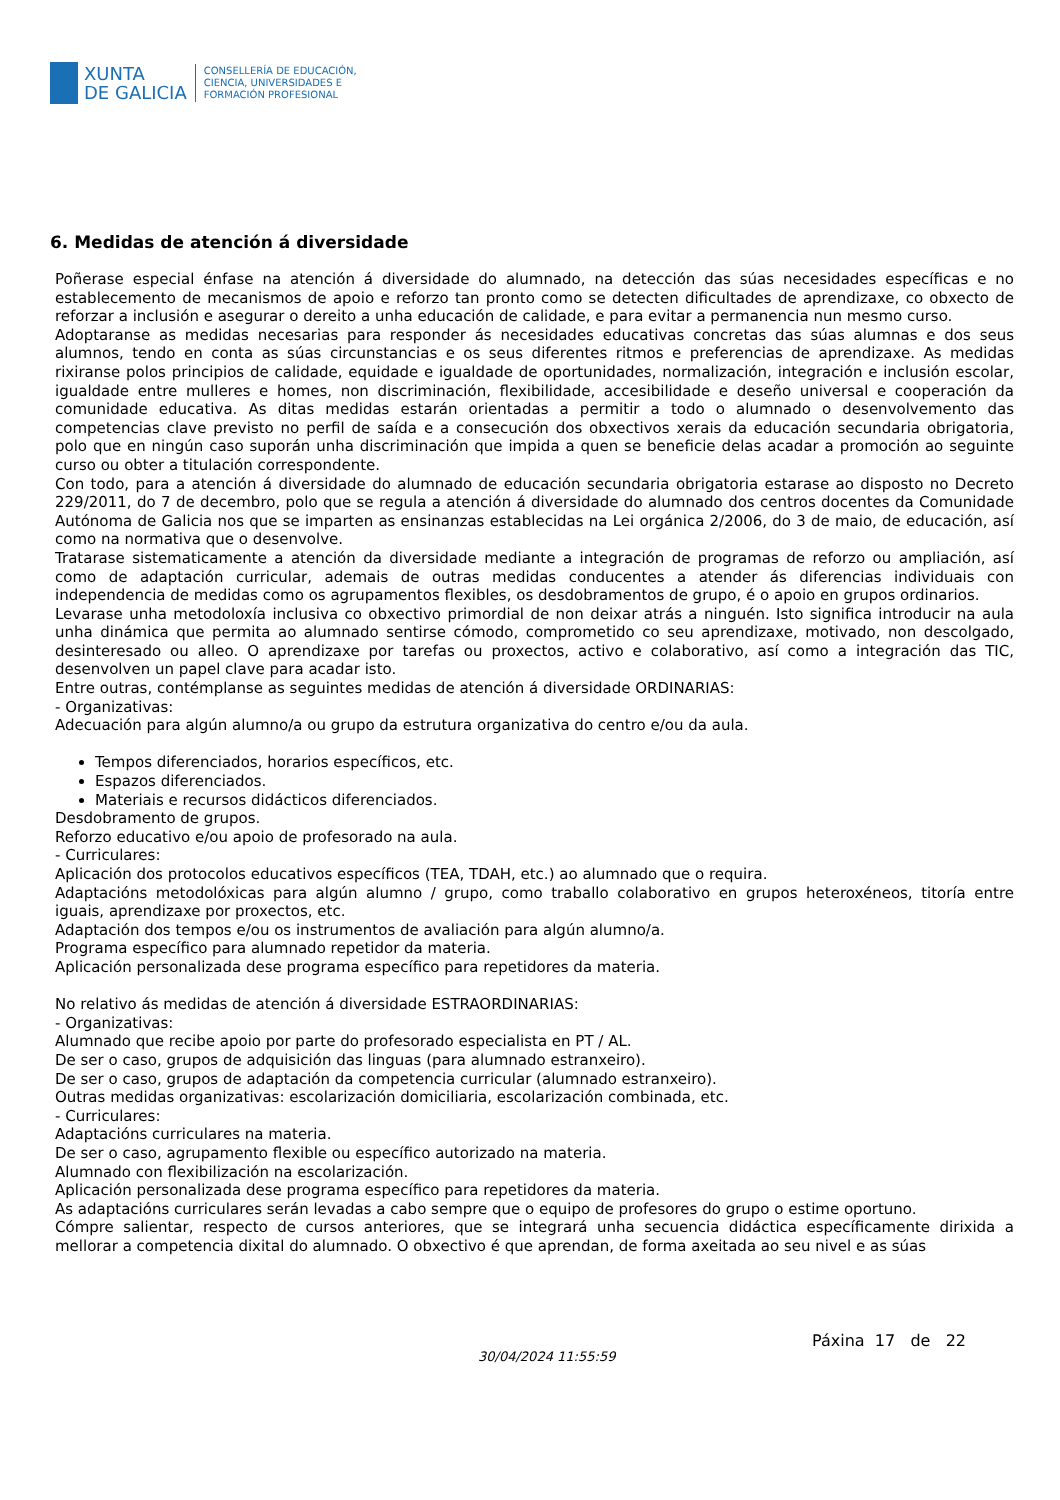XUNTA
DE GALICIA
CONSELLERÍA DE EDUCACIÓN,
CIENCIA, UNIVERSIDADES E
FORMACIÓN PROFESIONAL
6. Medidas de atención á diversidade
Poñerase especial énfase na atención á diversidade do alumnado, na detección das súas necesidades específicas e no establecemento de mecanismos de apoio e reforzo tan pronto como se detecten dificultades de aprendizaxe, co obxecto de reforzar a inclusión e asegurar o dereito a unha educación de calidade, e para evitar a permanencia nun mesmo curso.
Adoptaranse as medidas necesarias para responder ás necesidades educativas concretas das súas alumnas e dos seus alumnos, tendo en conta as súas circunstancias e os seus diferentes ritmos e preferencias de aprendizaxe. As medidas rixiranse polos principios de calidade, equidade e igualdade de oportunidades, normalización, integración e inclusión escolar, igualdade entre mulleres e homes, non discriminación, flexibilidade, accesibilidade e deseño universal e cooperación da comunidade educativa. As ditas medidas estarán orientadas a permitir a todo o alumnado o desenvolvemento das competencias clave previsto no perfil de saída e a consecución dos obxectivos xerais da educación secundaria obrigatoria, polo que en ningún caso suporán unha discriminación que impida a quen se beneficie delas acadar a promoción ao seguinte curso ou obter a titulación correspondente.
Con todo, para a atención á diversidade do alumnado de educación secundaria obrigatoria estarase ao disposto no Decreto 229/2011, do 7 de decembro, polo que se regula a atención á diversidade do alumnado dos centros docentes da Comunidade Autónoma de Galicia nos que se imparten as ensinanzas establecidas na Lei orgánica 2/2006, do 3 de maio, de educación, así como na normativa que o desenvolve.
Tratarase sistematicamente a atención da diversidade mediante a integración de programas de reforzo ou ampliación, así como de adaptación curricular, ademais de outras medidas conducentes a atender ás diferencias individuais con independencia de medidas como os agrupamentos flexibles, os desdobramentos de grupo, é o apoio en grupos ordinarios.
Levarase unha metodoloxía inclusiva co obxectivo primordial de non deixar atrás a ninguén. Isto significa introducir na aula unha dinámica que permita ao alumnado sentirse cómodo, comprometido co seu aprendizaxe, motivado, non descolgado, desinteresado ou alleo. O aprendizaxe por tarefas ou proxectos, activo e colaborativo, así como a integración das TIC, desenvolven un papel clave para acadar isto.
Entre outras, contémplanse as seguintes medidas de atención á diversidade ORDINARIAS:
- Organizativas:
Adecuación para algún alumno/a ou grupo da estrutura organizativa do centro e/ou da aula.
Tempos diferenciados, horarios específicos, etc.
Espazos diferenciados.
Materiais e recursos didácticos diferenciados.
Desdobramento de grupos.
Reforzo educativo e/ou apoio de profesorado na aula.
- Curriculares:
Aplicación dos protocolos educativos específicos (TEA, TDAH, etc.) ao alumnado que o requira.
Adaptacións metodolóxicas para algún alumno / grupo, como traballo colaborativo en grupos heteroxéneos, titoría entre iguais, aprendizaxe por proxectos, etc.
Adaptación dos tempos e/ou os instrumentos de avaliación para algún alumno/a.
Programa específico para alumnado repetidor da materia.
Aplicación personalizada dese programa específico para repetidores da materia.
No relativo ás medidas de atención á diversidade ESTRAORDINARIAS:
- Organizativas:
Alumnado que recibe apoio por parte do profesorado especialista en PT / AL.
De ser o caso, grupos de adquisición das linguas (para alumnado estranxeiro).
De ser o caso, grupos de adaptación da competencia curricular (alumnado estranxeiro).
Outras medidas organizativas: escolarización domiciliaria, escolarización combinada, etc.
- Curriculares:
Adaptacións curriculares na materia.
De ser o caso, agrupamento flexible ou específico autorizado na materia.
Alumnado con flexibilización na escolarización.
Aplicación personalizada dese programa específico para repetidores da materia.
As adaptacións curriculares serán levadas a cabo sempre que o equipo de profesores do grupo o estime oportuno.
Cómpre salientar, respecto de cursos anteriores, que se integrará unha secuencia didáctica específicamente dirixida a mellorar a competencia dixital do alumnado. O obxectivo é que aprendan, de forma axeitada ao seu nivel e as súas
30/04/2024 11:55:59
Páxina 17 de 22